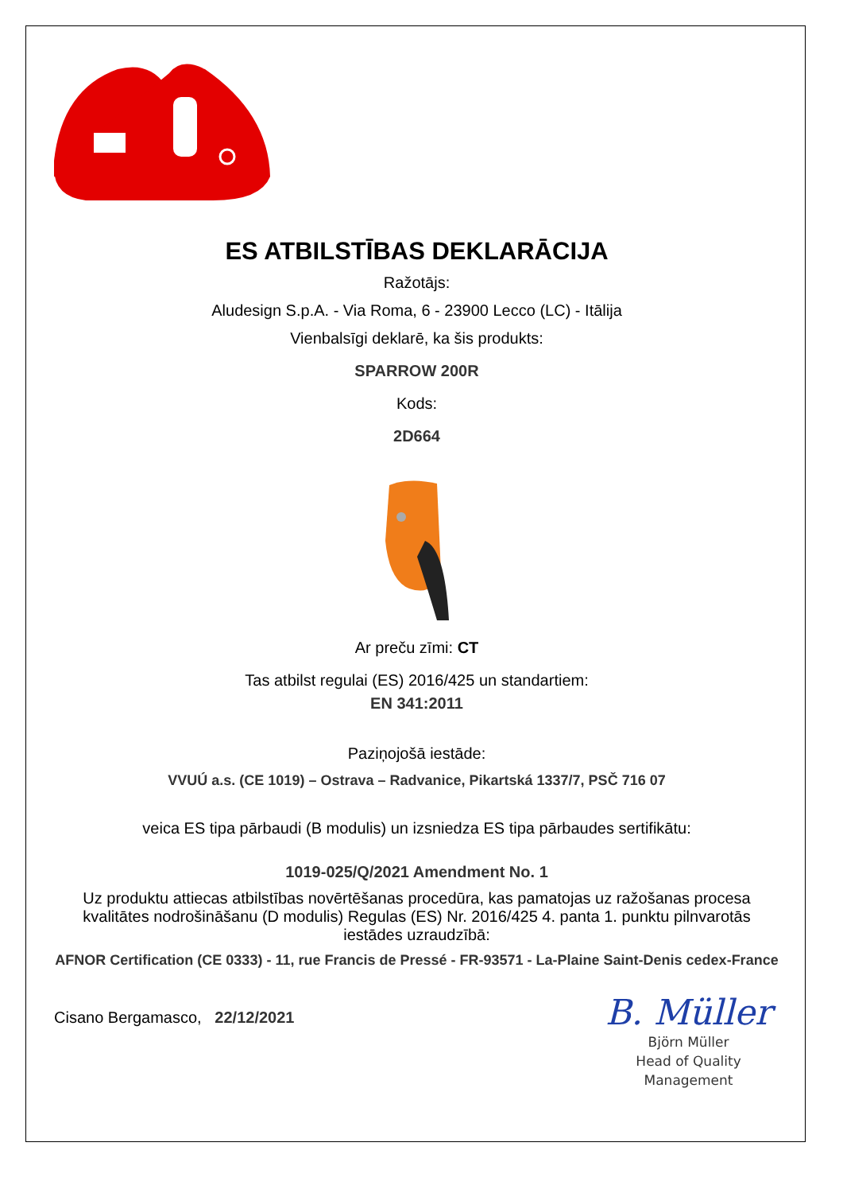ES ATBILSTĪBAS DEKLARĀCIJA
Ražotājs:
Aludesign S.p.A. - Via Roma, 6 - 23900 Lecco (LC) - Itālija
Vienbalsīgi deklarē, ka šis produkts:
SPARROW 200R
Kods:
2D664
Ar preču zīmi: CT
Tas atbilst regulai (ES) 2016/425 un standartiem:
EN 341:2011
Paziņojošā iestāde:
VVUÚ a.s. (CE 1019) – Ostrava – Radvanice, Pikartská 1337/7, PSČ 716 07
veica ES tipa pārbaudi (B modulis) un izsniedza ES tipa pārbaudes sertifikātu:
1019-025/Q/2021 Amendment No. 1
Uz produktu attiecas atbilstības novērtēšanas procedūra, kas pamatojas uz ražošanas procesa kvalitātes nodrošināšanu (D modulis) Regulas (ES) Nr. 2016/425 4. panta 1. punktu pilnvarotās iestādes uzraudzībā:
AFNOR Certification (CE 0333) - 11, rue Francis de Pressé - FR-93571 - La-Plaine Saint-Denis cedex-France
Cisano Bergamasco, 22/12/2021
B. Müller
Björn Müller
Head of Quality
Management